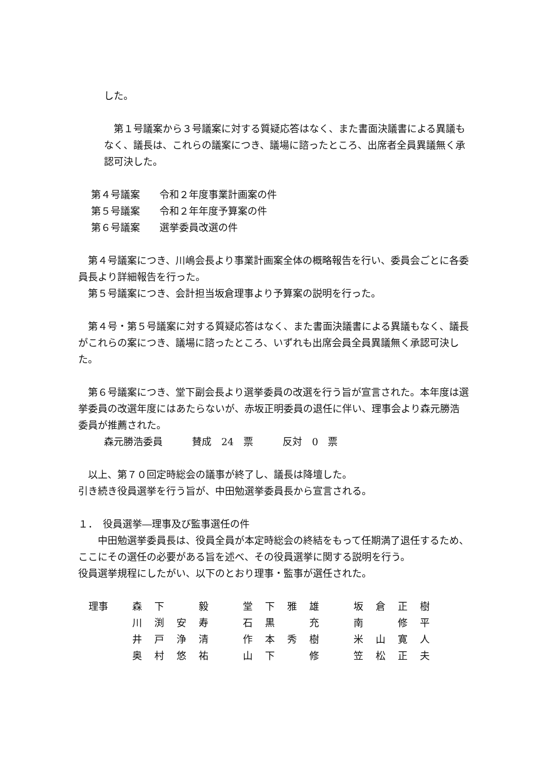した。
　第１号議案から３号議案に対する質疑応答はなく、また書面決議書による異議もなく、議長は、これらの議案につき、議場に諮ったところ、出席者全員異議無く承認可決した。
第４号議案　　令和２年度事業計画案の件
第５号議案　　令和２年年度予算案の件
第６号議案　　選挙委員改選の件
　第４号議案につき、川嶋会長より事業計画案全体の概略報告を行い、委員会ごとに各委員長より詳細報告を行った。
　第５号議案につき、会計担当坂倉理事より予算案の説明を行った。
　第４号・第５号議案に対する質疑応答はなく、また書面決議書による異議もなく、議長がこれらの案につき、議場に諮ったところ、いずれも出席会員全員異議無く承認可決した。
　第６号議案につき、堂下副会長より選挙委員の改選を行う旨が宣言された。本年度は選挙委員の改選年度にはあたらないが、赤坂正明委員の退任に伴い、理事会より森元勝浩委員が推薦された。
森元勝浩委員　　　賛成　24　票　　　反対　0　票
　以上、第７０回定時総会の議事が終了し、議長は降壇した。
引き続き役員選挙を行う旨が、中田勉選挙委員長から宣言される。
１．　役員選挙―理事及び監事選任の件
　　中田勉選挙委員長は、役員全員が本定時総会の終結をもって任期満了退任するため、ここにその選任の必要がある旨を述べ、その役員選挙に関する説明を行う。
役員選挙規程にしたがい、以下のとおり理事・監事が選任された。
| 理事 | 森 | 下 | | 毅 | | 堂 | 下 | 雅 | 雄 | | 坂 | 倉 | 正 | 樹 |
| | 川 | 渕 | 安 | 寿 | | 石 | 黒 | | 充 | | 南 | | 修 | 平 |
| | 井 | 戸 | 浄 | 清 | | 作 | 本 | 秀 | 樹 | | 米 | 山 | 寛 | 人 |
| | 奥 | 村 | 悠 | 祐 | | 山 | 下 | | 修 | | 笠 | 松 | 正 | 夫 |